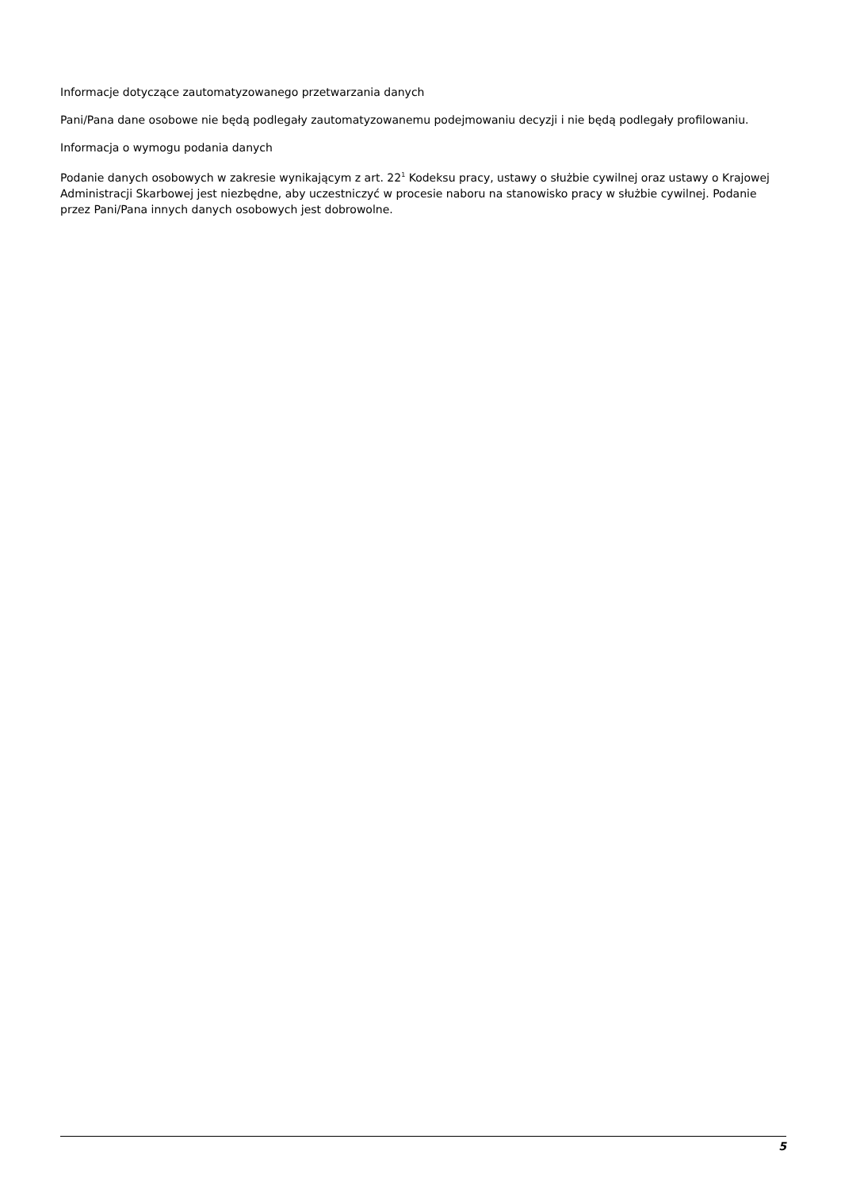Informacje dotyczące zautomatyzowanego przetwarzania danych
Pani/Pana dane osobowe nie będą podlegały zautomatyzowanemu podejmowaniu decyzji i nie będą podlegały profilowaniu.
Informacja o wymogu podania danych
Podanie danych osobowych w zakresie wynikającym z art. 22<sup>1</sup> Kodeksu pracy, ustawy o służbie cywilnej oraz ustawy o Krajowej Administracji Skarbowej jest niezbędne, aby uczestniczyć w procesie naboru na stanowisko pracy w służbie cywilnej. Podanie przez Pani/Pana innych danych osobowych jest dobrowolne.
5